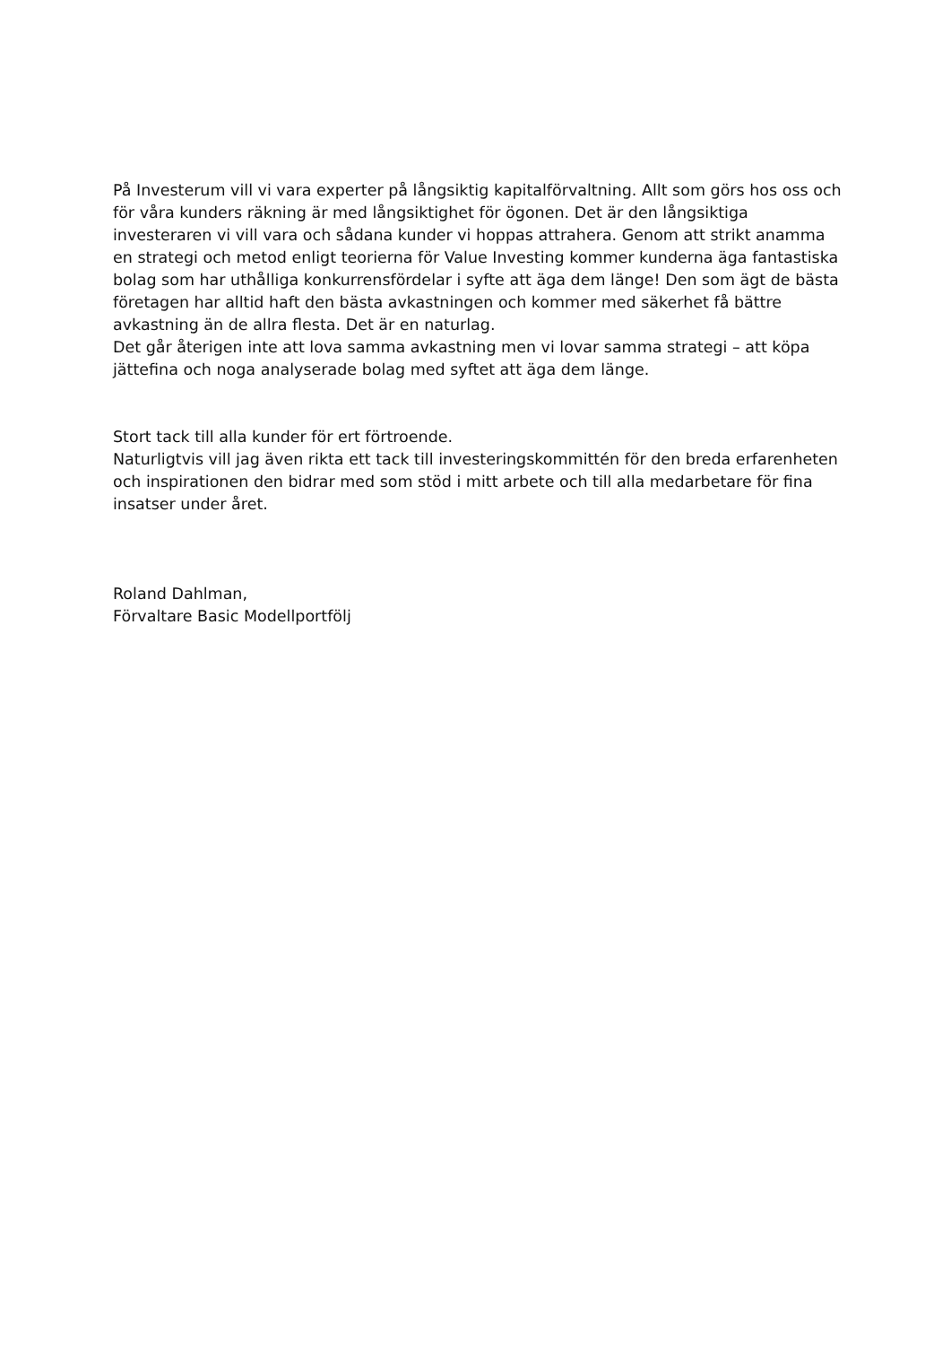På Investerum vill vi vara experter på långsiktig kapitalförvaltning. Allt som görs hos oss och för våra kunders räkning är med långsiktighet för ögonen. Det är den långsiktiga investeraren vi vill vara och sådana kunder vi hoppas attrahera. Genom att strikt anamma en strategi och metod enligt teorierna för Value Investing kommer kunderna äga fantastiska bolag som har uthålliga konkurrensfördelar i syfte att äga dem länge! Den som ägt de bästa företagen har alltid haft den bästa avkastningen och kommer med säkerhet få bättre avkastning än de allra flesta. Det är en naturlag.
Det går återigen inte att lova samma avkastning men vi lovar samma strategi – att köpa jättefina och noga analyserade bolag med syftet att äga dem länge.
Stort tack till alla kunder för ert förtroende.
Naturligtvis vill jag även rikta ett tack till investeringskommittén för den breda erfarenheten och inspirationen den bidrar med som stöd i mitt arbete och till alla medarbetare för fina insatser under året.
Roland Dahlman,
Förvaltare Basic Modellportfölj